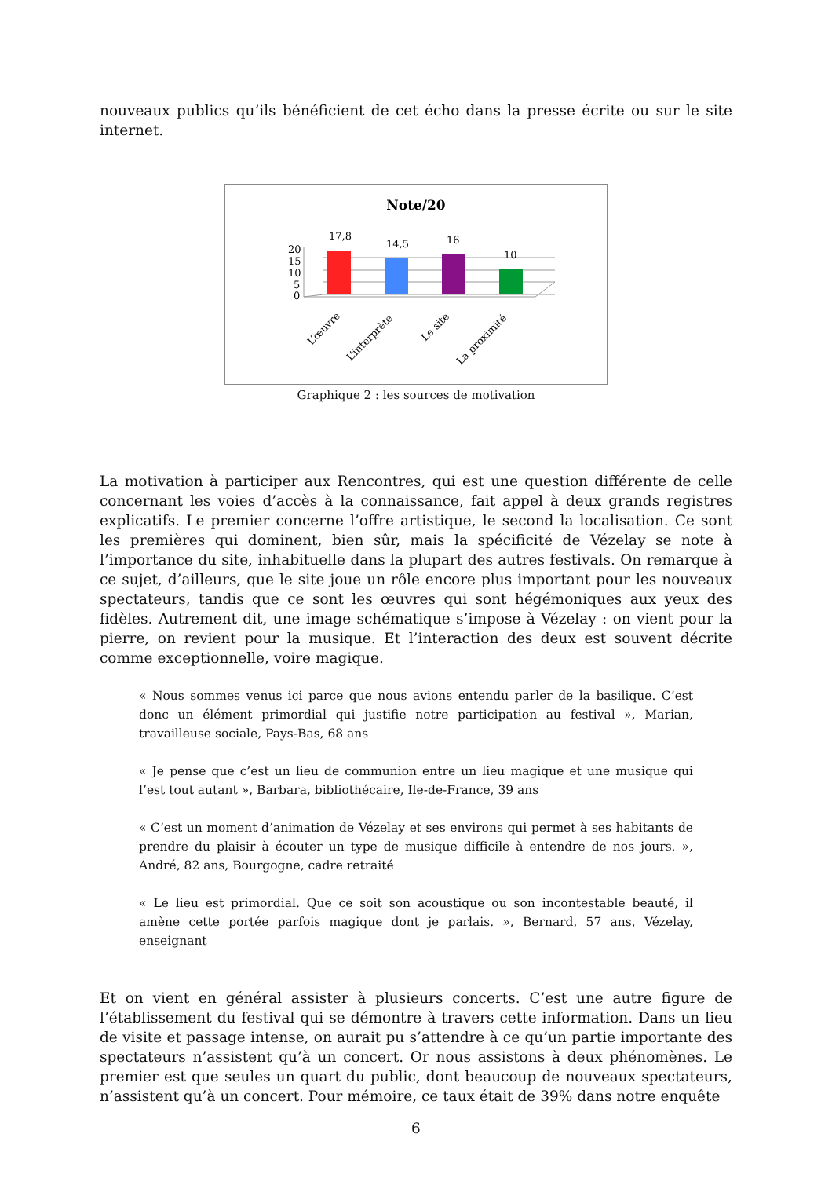nouveaux publics qu’ils bénéficient de cet écho dans la presse écrite ou sur le site internet.
Note/20
0
5
10
15
20
17,8
14,5
16
10
L’œuvre
L’interprète
Le site
La proximité
Graphique 2 : les sources de motivation
La motivation à participer aux Rencontres, qui est une question différente de celle concernant les voies d’accès à la connaissance, fait appel à deux grands registres explicatifs. Le premier concerne l’offre artistique, le second la localisation. Ce sont les premières qui dominent, bien sûr, mais la spécificité de Vézelay se note à l’importance du site, inhabituelle dans la plupart des autres festivals. On remarque à ce sujet, d’ailleurs, que le site joue un rôle encore plus important pour les nouveaux spectateurs, tandis que ce sont les œuvres qui sont hégémoniques aux yeux des fidèles. Autrement dit, une image schématique s’impose à Vézelay : on vient pour la pierre, on revient pour la musique. Et l’interaction des deux est souvent décrite comme exceptionnelle, voire magique.
« Nous sommes venus ici parce que nous avions entendu parler de la basilique. C’est donc un élément primordial qui justifie notre participation au festival », Marian, travailleuse sociale, Pays-Bas, 68 ans
« Je pense que c’est un lieu de communion entre un lieu magique et une musique qui l’est tout autant », Barbara, bibliothécaire, Ile-de-France, 39 ans
« C’est un moment d’animation de Vézelay et ses environs qui permet à ses habitants de prendre du plaisir à écouter un type de musique difficile à entendre de nos jours. », André, 82 ans, Bourgogne, cadre retraité
« Le lieu est primordial. Que ce soit son acoustique ou son incontestable beauté, il amène cette portée parfois magique dont je parlais. », Bernard, 57 ans, Vézelay, enseignant
Et on vient en général assister à plusieurs concerts. C’est une autre figure de l’établissement du festival qui se démontre à travers cette information. Dans un lieu de visite et passage intense, on aurait pu s’attendre à ce qu’un partie importante des spectateurs n’assistent qu’à un concert. Or nous assistons à deux phénomènes. Le premier est que seules un quart du public, dont beaucoup de nouveaux spectateurs, n’assistent qu’à un concert. Pour mémoire, ce taux était de 39% dans notre enquête
6